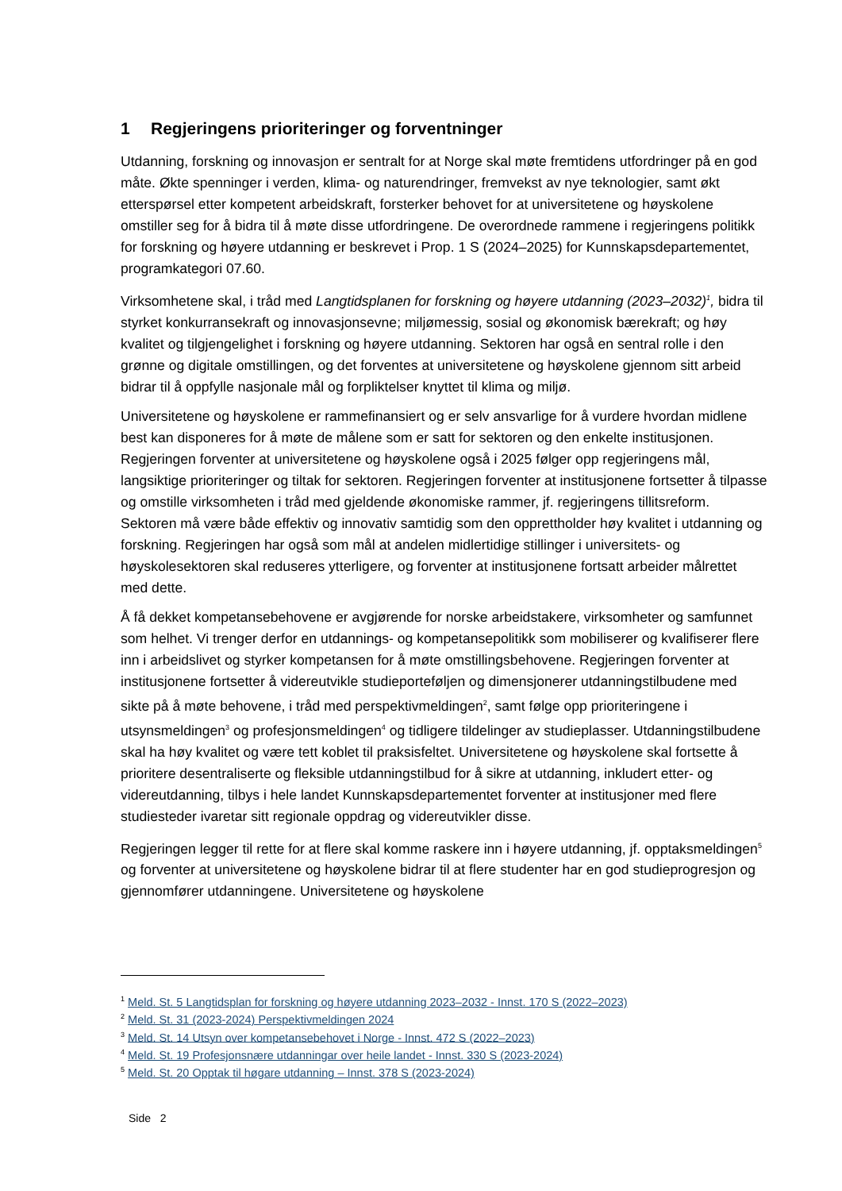1 Regjeringens prioriteringer og forventninger
Utdanning, forskning og innovasjon er sentralt for at Norge skal møte fremtidens utfordringer på en god måte. Økte spenninger i verden, klima- og naturendringer, fremvekst av nye teknologier, samt økt etterspørsel etter kompetent arbeidskraft, forsterker behovet for at universitetene og høyskolene omstiller seg for å bidra til å møte disse utfordringene. De overordnede rammene i regjeringens politikk for forskning og høyere utdanning er beskrevet i Prop. 1 S (2024–2025) for Kunnskapsdepartementet, programkategori 07.60.
Virksomhetene skal, i tråd med Langtidsplanen for forskning og høyere utdanning (2023–2032)<sup>1</sup>, bidra til styrket konkurransekraft og innovasjonsevne; miljømessig, sosial og økonomisk bærekraft; og høy kvalitet og tilgjengelighet i forskning og høyere utdanning. Sektoren har også en sentral rolle i den grønne og digitale omstillingen, og det forventes at universitetene og høyskolene gjennom sitt arbeid bidrar til å oppfylle nasjonale mål og forpliktelser knyttet til klima og miljø.
Universitetene og høyskolene er rammefinansiert og er selv ansvarlige for å vurdere hvordan midlene best kan disponeres for å møte de målene som er satt for sektoren og den enkelte institusjonen. Regjeringen forventer at universitetene og høyskolene også i 2025 følger opp regjeringens mål, langsiktige prioriteringer og tiltak for sektoren. Regjeringen forventer at institusjonene fortsetter å tilpasse og omstille virksomheten i tråd med gjeldende økonomiske rammer, jf. regjeringens tillitsreform. Sektoren må være både effektiv og innovativ samtidig som den opprettholder høy kvalitet i utdanning og forskning. Regjeringen har også som mål at andelen midlertidige stillinger i universitets- og høyskolesektoren skal reduseres ytterligere, og forventer at institusjonene fortsatt arbeider målrettet med dette.
Å få dekket kompetansebehovene er avgjørende for norske arbeidstakere, virksomheter og samfunnet som helhet. Vi trenger derfor en utdannings- og kompetansepolitikk som mobiliserer og kvalifiserer flere inn i arbeidslivet og styrker kompetansen for å møte omstillingsbehovene. Regjeringen forventer at institusjonene fortsetter å videreutvikle studieporteføljen og dimensjonerer utdanningstilbudene med sikte på å møte behovene, i tråd med perspektivmeldingen<sup>2</sup>, samt følge opp prioriteringene i utsynsmeldingen<sup>3</sup> og profesjonsmeldingen<sup>4</sup> og tidligere tildelinger av studieplasser. Utdanningstilbudene skal ha høy kvalitet og være tett koblet til praksisfeltet. Universitetene og høyskolene skal fortsette å prioritere desentraliserte og fleksible utdanningstilbud for å sikre at utdanning, inkludert etter- og videreutdanning, tilbys i hele landet Kunnskapsdepartementet forventer at institusjoner med flere studiesteder ivaretar sitt regionale oppdrag og videreutvikler disse.
Regjeringen legger til rette for at flere skal komme raskere inn i høyere utdanning, jf. opptaksmeldingen<sup>5</sup> og forventer at universitetene og høyskolene bidrar til at flere studenter har en god studieprogresjon og gjennomfører utdanningene. Universitetene og høyskolene
<sup>1</sup> Meld. St. 5 Langtidsplan for forskning og høyere utdanning 2023–2032 - Innst. 170 S (2022–2023)
<sup>2</sup> Meld. St. 31 (2023-2024) Perspektivmeldingen 2024
<sup>3</sup> Meld. St. 14 Utsyn over kompetansebehovet i Norge - Innst. 472 S (2022–2023)
<sup>4</sup> Meld. St. 19 Profesjonsnære utdanningar over heile landet - Innst. 330 S (2023-2024)
<sup>5</sup> Meld. St. 20 Opptak til høgare utdanning – Innst. 378 S (2023-2024)
Side 2